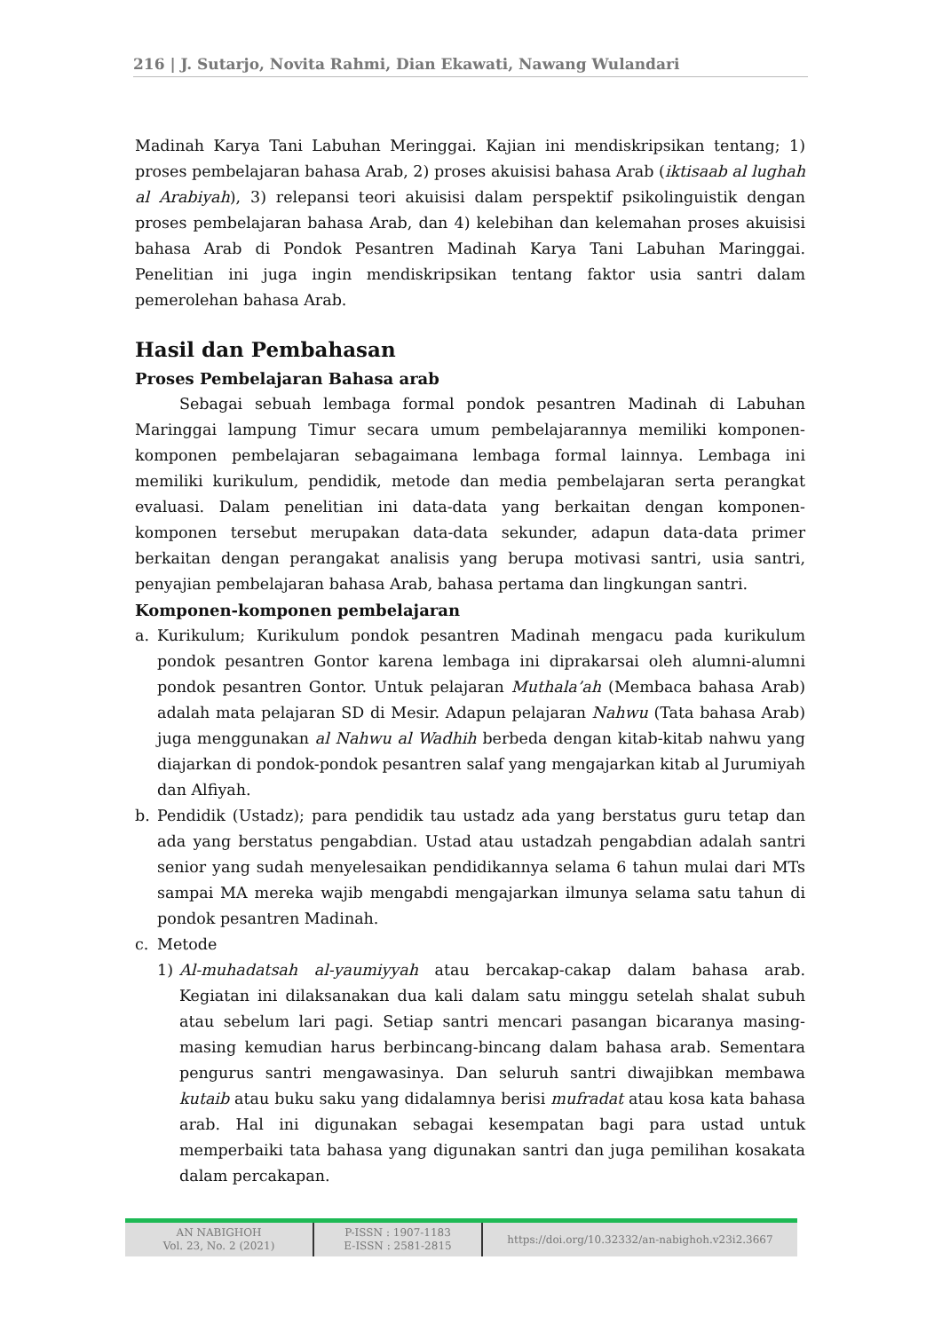216 | J. Sutarjo, Novita Rahmi, Dian Ekawati, Nawang Wulandari
Madinah Karya Tani Labuhan Meringgai. Kajian ini mendiskripsikan tentang; 1) proses pembelajaran bahasa Arab, 2) proses akuisisi bahasa Arab (iktisaab al lughah al Arabiyah), 3) relepansi teori akuisisi dalam perspektif psikolinguistik dengan proses pembelajaran bahasa Arab, dan 4) kelebihan dan kelemahan proses akuisisi bahasa Arab di Pondok Pesantren Madinah Karya Tani Labuhan Maringgai. Penelitian ini juga ingin mendiskripsikan tentang faktor usia santri dalam pemerolehan bahasa Arab.
Hasil dan Pembahasan
Proses Pembelajaran Bahasa arab
Sebagai sebuah lembaga formal pondok pesantren Madinah di Labuhan Maringgai lampung Timur secara umum pembelajarannya memiliki komponen-komponen pembelajaran sebagaimana lembaga formal lainnya. Lembaga ini memiliki kurikulum, pendidik, metode dan media pembelajaran serta perangkat evaluasi. Dalam penelitian ini data-data yang berkaitan dengan komponen-komponen tersebut merupakan data-data sekunder, adapun data-data primer berkaitan dengan perangakat analisis yang berupa motivasi santri, usia santri, penyajian pembelajaran bahasa Arab, bahasa pertama dan lingkungan santri.
Komponen-komponen pembelajaran
a. Kurikulum; Kurikulum pondok pesantren Madinah mengacu pada kurikulum pondok pesantren Gontor karena lembaga ini diprakarsai oleh alumni-alumni pondok pesantren Gontor. Untuk pelajaran Muthala’ah (Membaca bahasa Arab) adalah mata pelajaran SD di Mesir. Adapun pelajaran Nahwu (Tata bahasa Arab) juga menggunakan al Nahwu al Wadhih berbeda dengan kitab-kitab nahwu yang diajarkan di pondok-pondok pesantren salaf yang mengajarkan kitab al Jurumiyah dan Alfiyah.
b. Pendidik (Ustadz); para pendidik tau ustadz ada yang berstatus guru tetap dan ada yang berstatus pengabdian. Ustad atau ustadzah pengabdian adalah santri senior yang sudah menyelesaikan pendidikannya selama 6 tahun mulai dari MTs sampai MA mereka wajib mengabdi mengajarkan ilmunya selama satu tahun di pondok pesantren Madinah.
c. Metode
1) Al-muhadatsah al-yaumiyyah atau bercakap-cakap dalam bahasa arab. Kegiatan ini dilaksanakan dua kali dalam satu minggu setelah shalat subuh atau sebelum lari pagi. Setiap santri mencari pasangan bicaranya masing-masing kemudian harus berbincang-bincang dalam bahasa arab. Sementara pengurus santri mengawasinya. Dan seluruh santri diwajibkan membawa kutaib atau buku saku yang didalamnya berisi mufradat atau kosa kata bahasa arab. Hal ini digunakan sebagai kesempatan bagi para ustad untuk memperbaiki tata bahasa yang digunakan santri dan juga pemilihan kosakata dalam percakapan.
AN NABIGHOH
Vol. 23, No. 2 (2021)
P-ISSN : 1907-1183
E-ISSN : 2581-2815
https://doi.org/10.32332/an-nabighoh.v23i2.3667